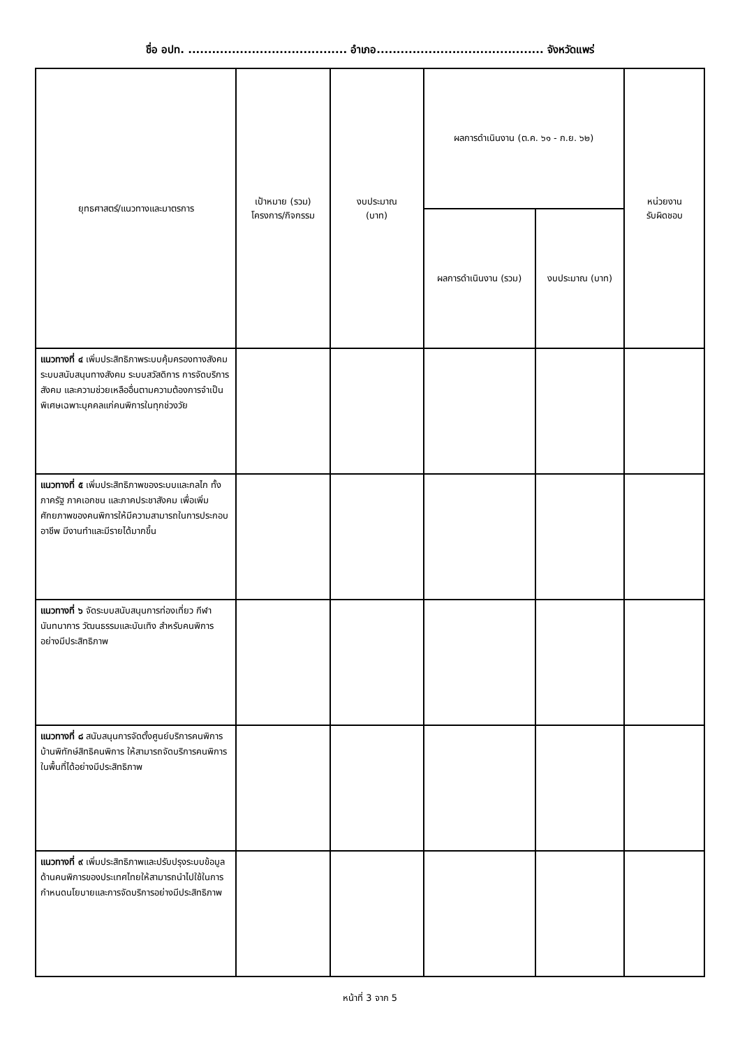ชื่อ อปท. ........................................ อำเภอ.......................................... จังหวัดแพร่
| ยุทธศาสตร์/แนวทางและมาตรการ | เป้าหมาย (รวม) โครงการ/กิจกรรม | งบประมาณ (บาท) | ผลการดำเนินงาน (ต.ค. ๖๑ - ก.ย. ๖๒) | | หน่วยงาน รับผิดชอบ |
| --- | --- | --- | --- | --- | --- |
| | | | ผลการดำเนินงาน (รวม) | งบประมาณ (บาท) | |
| แนวทางที่ ๔ เพิ่มประสิทธิภาพระบบคุ้มครองทางสังคม ระบบสนับสนุนทางสังคม ระบบสวัสดิการ การจัดบริการสังคม และความช่วยเหลืออื่นตามความต้องการจำเป็นพิเศษเฉพาะบุคคลแก่คนพิการในทุกช่วงวัย | | | | | |
| แนวทางที่ ๕ เพิ่มประสิทธิภาพของระบบและกลไก ทั้งภาครัฐ ภาคเอกชน และภาคประชาสังคม เพื่อเพิ่มศักยภาพของคนพิการให้มีความสามารถในการประกอบอาชีพ มีงานทำและมีรายได้มากขึ้น | | | | | |
| แนวทางที่ ๖ จัดระบบสนับสนุนการท่องเที่ยว กีฬา นันทนาการ วัฒนธรรมและบันเทิง สำหรับคนพิการอย่างมีประสิทธิภาพ | | | | | |
| แนวทางที่ ๘ สนับสนุนการจัดตั้งศูนย์บริการคนพิการ บ้านพิทักษ์สิทธิคนพิการ ให้สามารถจัดบริการคนพิการในพื้นที่ได้อย่างมีประสิทธิภาพ | | | | | |
| แนวทางที่ ๙ เพิ่มประสิทธิภาพและปรับปรุงระบบข้อมูลด้านคนพิการของประเทศไทยให้สามารถนำไปใช้ในการกำหนดนโยบายและการจัดบริการอย่างมีประสิทธิภาพ | | | | | |
หน้าที่ 3 จาก 5